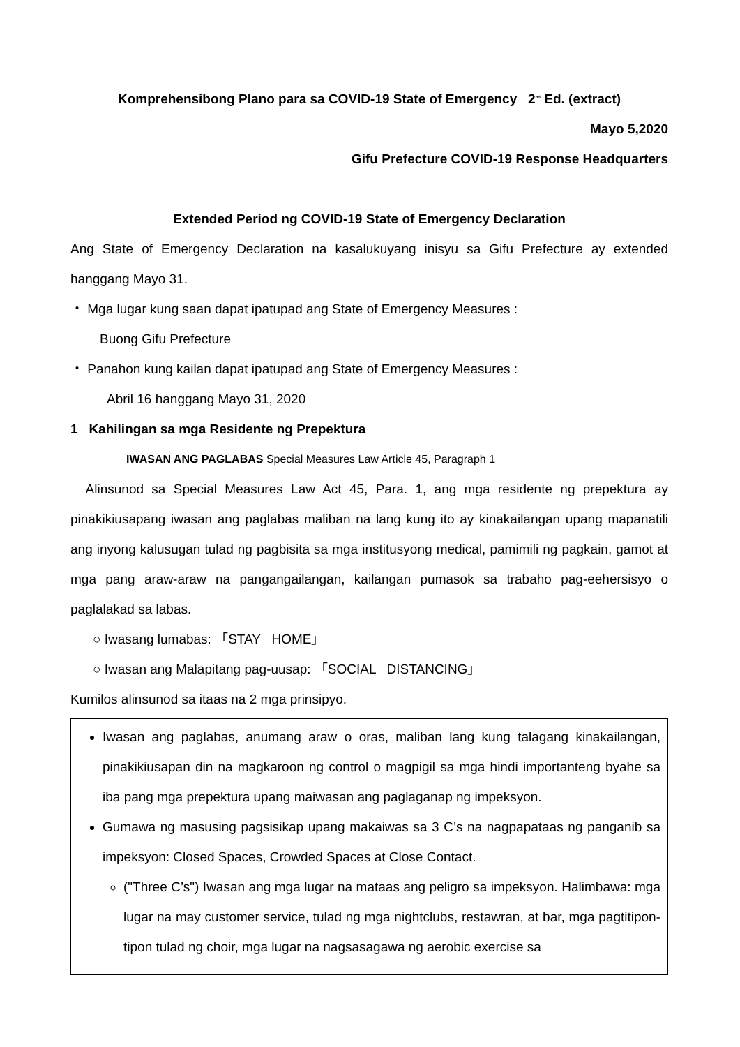Komprehensibong Plano para sa COVID-19 State of Emergency 2<sup>nd</sup> Ed. (extract)
Mayo 5,2020
Gifu Prefecture COVID-19 Response Headquarters
Extended Period ng COVID-19 State of Emergency Declaration
Ang State of Emergency Declaration na kasalukuyang inisyu sa Gifu Prefecture ay extended hanggang Mayo 31.
・ Mga lugar kung saan dapat ipatupad ang State of Emergency Measures :
Buong Gifu Prefecture
・ Panahon kung kailan dapat ipatupad ang State of Emergency Measures :
Abril 16 hanggang Mayo 31, 2020
1 Kahilingan sa mga Residente ng Prepektura
IWASAN ANG PAGLABAS Special Measures Law Article 45, Paragraph 1
Alinsunod sa Special Measures Law Act 45, Para. 1, ang mga residente ng prepektura ay pinakikiusapang iwasan ang paglabas maliban na lang kung ito ay kinakailangan upang mapanatili ang inyong kalusugan tulad ng pagbisita sa mga institusyong medical, pamimili ng pagkain, gamot at mga pang araw-araw na pangangailangan, kailangan pumasok sa trabaho pag-eehersisyo o paglalakad sa labas.
○ Iwasang lumabas: 「STAY HOME」
○ Iwasan ang Malapitang pag-uusap: 「SOCIAL DISTANCING」
Kumilos alinsunod sa itaas na 2 mga prinsipyo.
Iwasan ang paglabas, anumang araw o oras, maliban lang kung talagang kinakailangan, pinakikiusapan din na magkaroon ng control o magpigil sa mga hindi importanteng byahe sa iba pang mga prepektura upang maiwasan ang paglaganap ng impeksyon.
Gumawa ng masusing pagsisikap upang makaiwas sa 3 C’s na nagpapataas ng panganib sa impeksyon: Closed Spaces, Crowded Spaces at Close Contact.
("Three C’s") Iwasan ang mga lugar na mataas ang peligro sa impeksyon. Halimbawa: mga lugar na may customer service, tulad ng mga nightclubs, restawran, at bar, mga pagtitipon-tipon tulad ng choir, mga lugar na nagsasagawa ng aerobic exercise sa